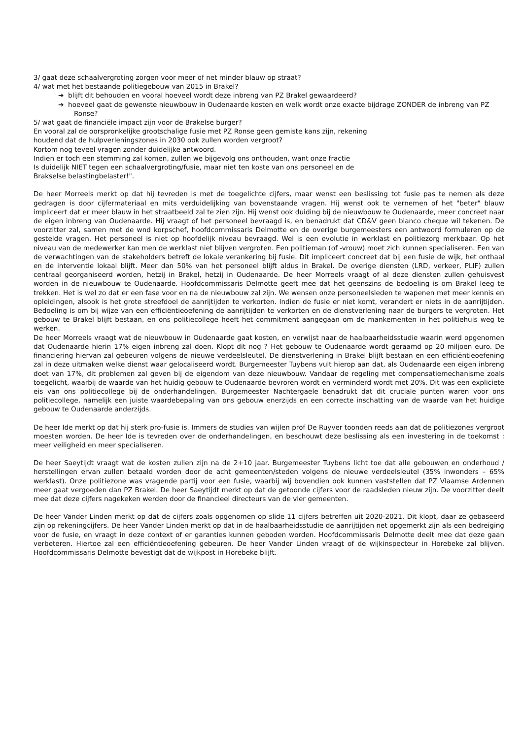3/ gaat deze schaalvergroting zorgen voor meer of net minder blauw op straat?
4/ wat met het bestaande politiegebouw van 2015 in Brakel?
➔ blijft dit behouden en vooral hoeveel wordt deze inbreng van PZ Brakel gewaardeerd?
➔ hoeveel gaat de gewenste nieuwbouw in Oudenaarde kosten en welk wordt onze exacte bijdrage ZONDER de inbreng van PZ Ronse?
5/ wat gaat de financiële impact zijn voor de Brakelse burger?
En vooral zal de oorspronkelijke grootschalige fusie met PZ Ronse geen gemiste kans zijn, rekening
houdend dat de hulpverleningszones in 2030 ook zullen worden vergroot?
Kortom nog teveel vragen zonder duidelijke antwoord.
Indien er toch een stemming zal komen, zullen we bijgevolg ons onthouden, want onze fractie
Is duidelijk NIET tegen een schaalvergroting/fusie, maar niet ten koste van ons personeel en de
Brakselse belastingbelaster!".
De heer Morreels merkt op dat hij tevreden is met de toegelichte cijfers, maar wenst een beslissing tot fusie pas te nemen als deze gedragen is door cijfermateriaal en mits verduidelijking van bovenstaande vragen. Hij wenst ook te vernemen of het "beter" blauw impliceert dat er meer blauw in het straatbeeld zal te zien zijn. Hij wenst ook duiding bij de nieuwbouw te Oudenaarde, meer concreet naar de eigen inbreng van Oudenaarde. Hij vraagt of het personeel bevraagd is, en benadrukt dat CD&V geen blanco cheque wil tekenen. De voorzitter zal, samen met de wnd korpschef, hoofdcommissaris Delmotte en de overige burgemeesters een antwoord formuleren op de gestelde vragen. Het personeel is niet op hoofdelijk niveau bevraagd. Wel is een evolutie in werklast en politiezorg merkbaar. Op het niveau van de medewerker kan men de werklast niet blijven vergroten. Een politieman (of -vrouw) moet zich kunnen specialiseren. Een van de verwachtingen van de stakeholders betreft de lokale verankering bij fusie. Dit impliceert concreet dat bij een fusie de wijk, het onthaal en de interventie lokaal blijft. Meer dan 50% van het personeel blijft aldus in Brakel. De overige diensten (LRD, verkeer, PLIF) zullen centraal georganiseerd worden, hetzij in Brakel, hetzij in Oudenaarde. De heer Morreels vraagt of al deze diensten zullen gehuisvest worden in de nieuwbouw te Oudenaarde. Hoofdcommissaris Delmotte geeft mee dat het geenszins de bedoeling is om Brakel leeg te trekken. Het is wel zo dat er een fase voor en na de nieuwbouw zal zijn. We wensen onze personeelsleden te wapenen met meer kennis en opleidingen, alsook is het grote streefdoel de aanrijtijden te verkorten. Indien de fusie er niet komt, verandert er niets in de aanrijtijden. Bedoeling is om bij wijze van een efficiëntieoefening de aanrijtijden te verkorten en de dienstverlening naar de burgers te vergroten. Het gebouw te Brakel blijft bestaan, en ons politiecollege heeft het commitment aangegaan om de mankementen in het politiehuis weg te werken.
De heer Morreels vraagt wat de nieuwbouw in Oudenaarde gaat kosten, en verwijst naar de haalbaarheidsstudie waarin werd opgenomen dat Oudenaarde hierin 17% eigen inbreng zal doen. Klopt dit nog ? Het gebouw te Oudenaarde wordt geraamd op 20 miljoen euro. De financiering hiervan zal gebeuren volgens de nieuwe verdeelsleutel. De dienstverlening in Brakel blijft bestaan en een efficiëntieoefening zal in deze uitmaken welke dienst waar gelocaliseerd wordt. Burgemeester Tuybens vult hierop aan dat, als Oudenaarde een eigen inbreng doet van 17%, dit problemen zal geven bij de eigendom van deze nieuwbouw. Vandaar de regeling met compensatiemechanisme zoals toegelicht, waarbij de waarde van het huidig gebouw te Oudenaarde bevroren wordt en verminderd wordt met 20%. Dit was een expliciete eis van ons politiecollege bij de onderhandelingen. Burgemeester Nachtergaele benadrukt dat dit cruciale punten waren voor ons politiecollege, namelijk een juiste waardebepaling van ons gebouw enerzijds en een correcte inschatting van de waarde van het huidige gebouw te Oudenaarde anderzijds.
De heer Ide merkt op dat hij sterk pro-fusie is. Immers de studies van wijlen prof De Ruyver toonden reeds aan dat de politiezones vergroot moesten worden. De heer Ide is tevreden over de onderhandelingen, en beschouwt deze beslissing als een investering in de toekomst : meer veiligheid en meer specialiseren.
De heer Saeytijdt vraagt wat de kosten zullen zijn na de 2+10 jaar. Burgemeester Tuybens licht toe dat alle gebouwen en onderhoud / herstellingen ervan zullen betaald worden door de acht gemeenten/steden volgens de nieuwe verdeelsleutel (35% inwonders – 65% werklast). Onze politiezone was vragende partij voor een fusie, waarbij wij bovendien ook kunnen vaststellen dat PZ Vlaamse Ardennen meer gaat vergoeden dan PZ Brakel. De heer Saeytijdt merkt op dat de getoonde cijfers voor de raadsleden nieuw zijn. De voorzitter deelt mee dat deze cijfers nagekeken werden door de financieel directeurs van de vier gemeenten.
De heer Vander Linden merkt op dat de cijfers zoals opgenomen op slide 11 cijfers betreffen uit 2020-2021. Dit klopt, daar ze gebaseerd zijn op rekeningcijfers. De heer Vander Linden merkt op dat in de haalbaarheidsstudie de aanrijtijden net opgemerkt zijn als een bedreiging voor de fusie, en vraagt in deze context of er garanties kunnen geboden worden. Hoofdcommissaris Delmotte deelt mee dat deze gaan verbeteren. Hiertoe zal een efficiëntieoefening gebeuren. De heer Vander Linden vraagt of de wijkinspecteur in Horebeke zal blijven. Hoofdcommissaris Delmotte bevestigt dat de wijkpost in Horebeke blijft.